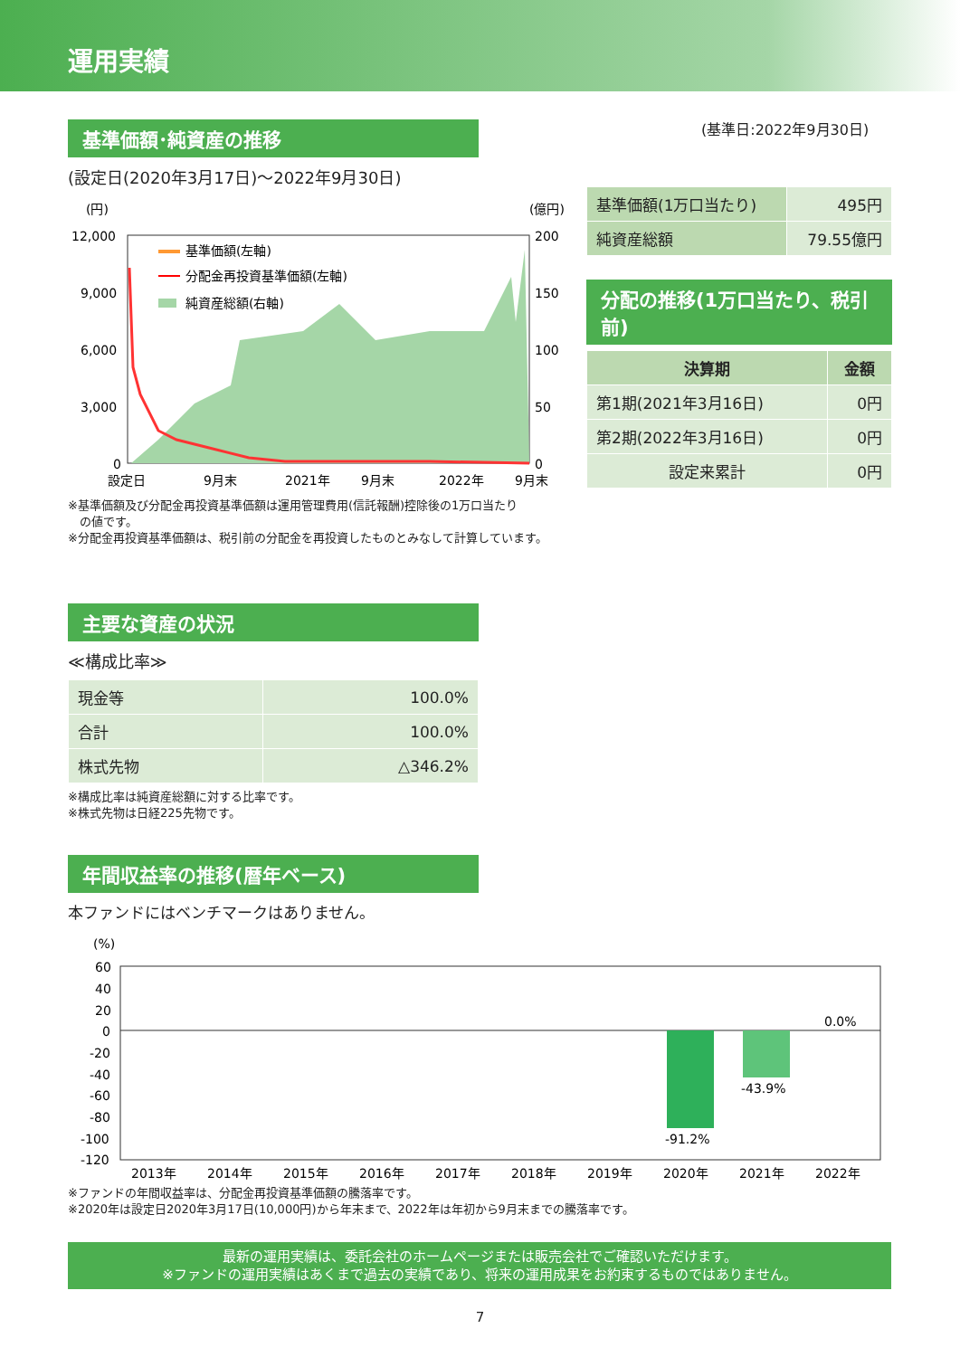運用実績
基準価額･純資産の推移
(設定日(2020年3月17日)～2022年9月30日)
(円)
(億円)
12,000
9,000
6,000
3,000
0
200
150
100
50
0
基準価額(左軸)
分配金再投資基準価額(左軸)
純資産総額(右軸)
設定日
9月末
2021年
9月末
2022年
9月末
※基準価額及び分配金再投資基準価額は運用管理費用(信託報酬)控除後の1万口当たり
　の値です。
※分配金再投資基準価額は、税引前の分配金を再投資したものとみなして計算しています。
(基準日:2022年9月30日)
| 基準価額(1万口当たり) | 495円 |
| 純資産総額 | 79.55億円 |
分配の推移(1万口当たり、税引前)
| 決算期 | 金額 |
| --- | --- |
| 第1期(2021年3月16日) | 0円 |
| 第2期(2022年3月16日) | 0円 |
| 設定来累計 | 0円 |
主要な資産の状況
≪構成比率≫
| 現金等 | 100.0% |
| 合計 | 100.0% |
| 株式先物 | △346.2% |
※構成比率は純資産総額に対する比率です。
※株式先物は日経225先物です。
年間収益率の推移(暦年ベース)
本ファンドにはベンチマークはありません。
(%)
60
40
20
0
-20
-40
-60
-80
-100
-120
-91.2%
-43.9%
0.0%
2013年
2014年
2015年
2016年
2017年
2018年
2019年
2020年
2021年
2022年
※ファンドの年間収益率は、分配金再投資基準価額の騰落率です。
※2020年は設定日2020年3月17日(10,000円)から年末まで、2022年は年初から9月末までの騰落率です。
最新の運用実績は、委託会社のホームページまたは販売会社でご確認いただけます。
※ファンドの運用実績はあくまで過去の実績であり、将来の運用成果をお約束するものではありません。
7